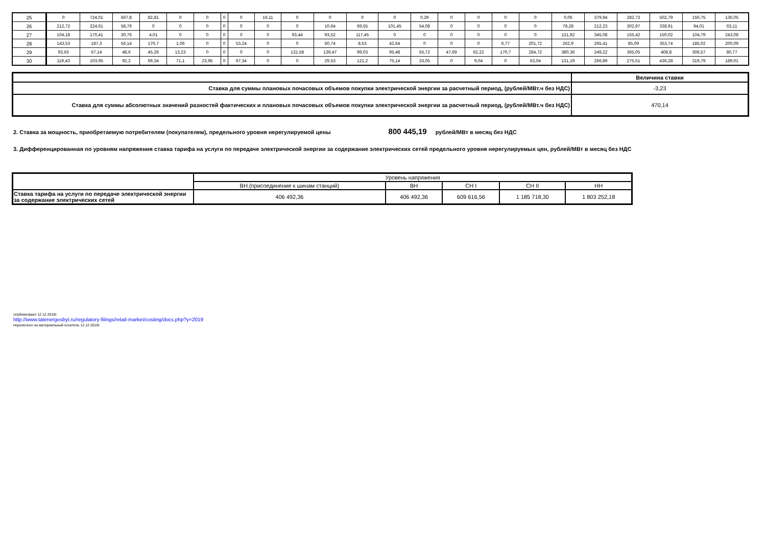| 25 | 0 | 724,01 | 667,8 | 82,81 | 0 | 0 | 0 | 0 | 16,11 | 0 | 0 | 0 | 0 | 0,29 | 0 | 0 | 0 | 0 | 0,06 | 379,94 | 282,73 | 502,79 | 150,75 | 136,05 |
| 26 | 212,72 | 224,61 | 58,76 | 0 | 0 | 0 | 0 | 0 | 0 | 0 | 10,64 | 69,55 | 101,45 | 54,08 | 0 | 0 | 0 | 0 | 78,28 | 212,23 | 302,97 | 338,91 | 94,01 | 63,11 |
| 27 | 104,18 | 170,41 | 30,76 | 4,01 | 0 | 0 | 0 | 0 | 0 | 93,44 | 93,52 | 117,45 | 0 | 0 | 0 | 0 | 0 | 0 | 121,82 | 345,08 | 155,42 | 150,02 | 104,79 | 243,08 |
| 28 | 143,53 | 187,3 | 56,14 | 170,7 | 1,06 | 0 | 0 | 53,24 | 0 | 0 | 50,74 | 8,53 | 42,64 | 0 | 0 | 0 | 6,77 | 201,72 | 262,9 | 265,41 | 85,09 | 353,74 | 185,02 | 200,09 |
| 29 | 93,63 | 67,14 | 48,6 | 45,26 | 13,23 | 0 | 0 | 0 | 0 | 131,58 | 139,47 | 99,03 | 95,48 | 55,72 | 47,69 | 62,22 | 170,7 | 284,72 | 380,36 | 249,22 | 365,05 | 408,8 | 306,57 | 80,77 |
| 30 | 119,43 | 103,95 | 92,2 | 69,34 | 71,1 | 23,95 | 0 | 97,34 | 0 | 0 | 29,53 | 121,2 | 75,14 | 33,05 | 0 | 9,04 | 0 | 63,04 | 131,19 | 266,89 | 275,51 | 436,28 | 319,79 | 189,01 |
| | Величина ставки |
| Ставка для суммы плановых почасовых объемов покупки электрической энергии за расчетный период, (рублей/МВт.ч без НДС) | -3,23 |
| Ставка для суммы абсолютных значений разностей фактических и плановых почасовых объемов покупки электрической энергии за расчетный период, (рублей/МВт.ч без НДС) | 470,14 |
2. Ставка за мощность, приобретаемую потребителем (покупателем), предельного уровня нерегулируемой цены 800 445,19 рублей/МВт в месяц без НДС
3. Дифференцированная по уровням напряжения ставка тарифа на услуги по передаче электрической энергии за содержание электрических сетей предельного уровня нерегулируемых цен, рублей/МВт в месяц без НДС
| | Уровень напряжения | | | | |
| | ВН.(присоединение к шинам станций) | ВН | СН I | СН II | НН |
| Ставка тарифа на услуги по передаче электрической энергии за содержание электрических сетей | 406 492,36 | 406 492,36 | 609 616,56 | 1 185 718,30 | 1 803 252,18 |
опубликовано 12.12.2019г.
http://www.tatenergosbyt.ru/regulatory-filings/retail-market/costing/docs.php?y=2019
перенесено на материальный носитель 12.12.2019г.